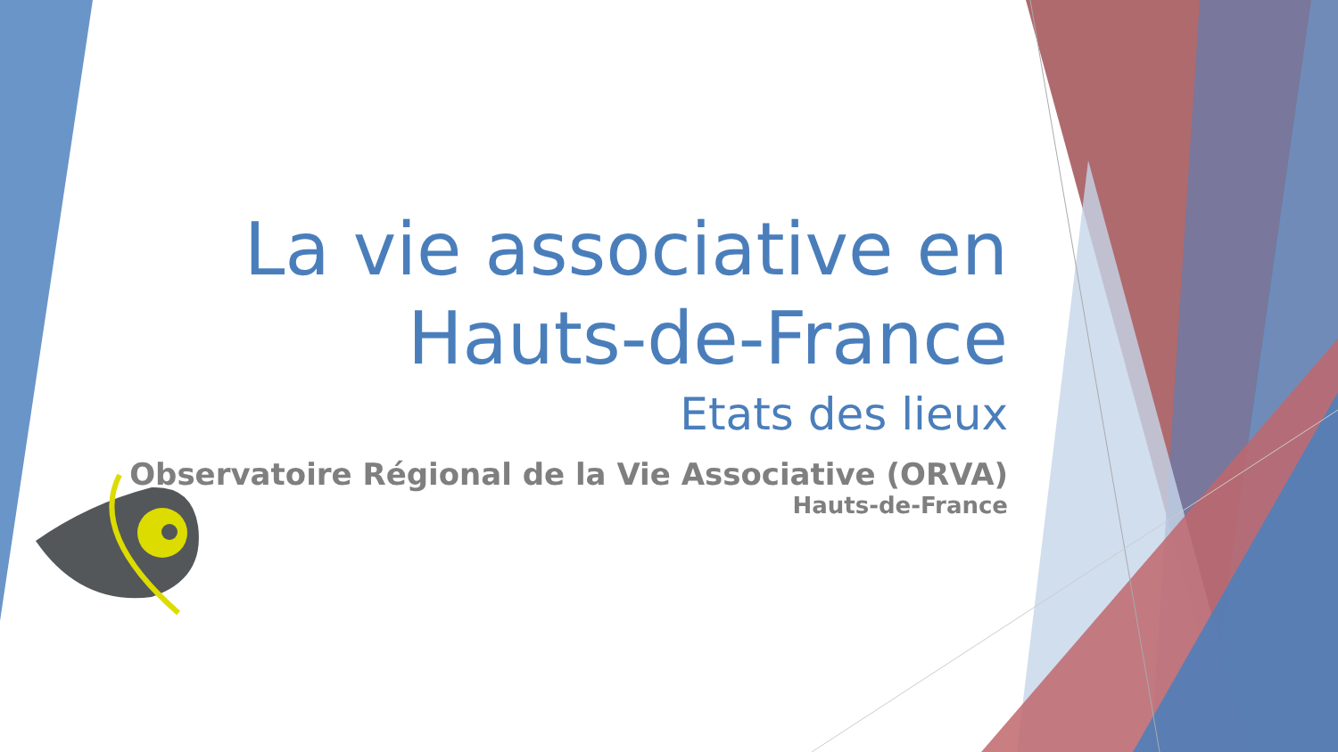La vie associative en Hauts-de-France
Etats des lieux
Observatoire Régional de la Vie Associative (ORVA)
Hauts-de-France